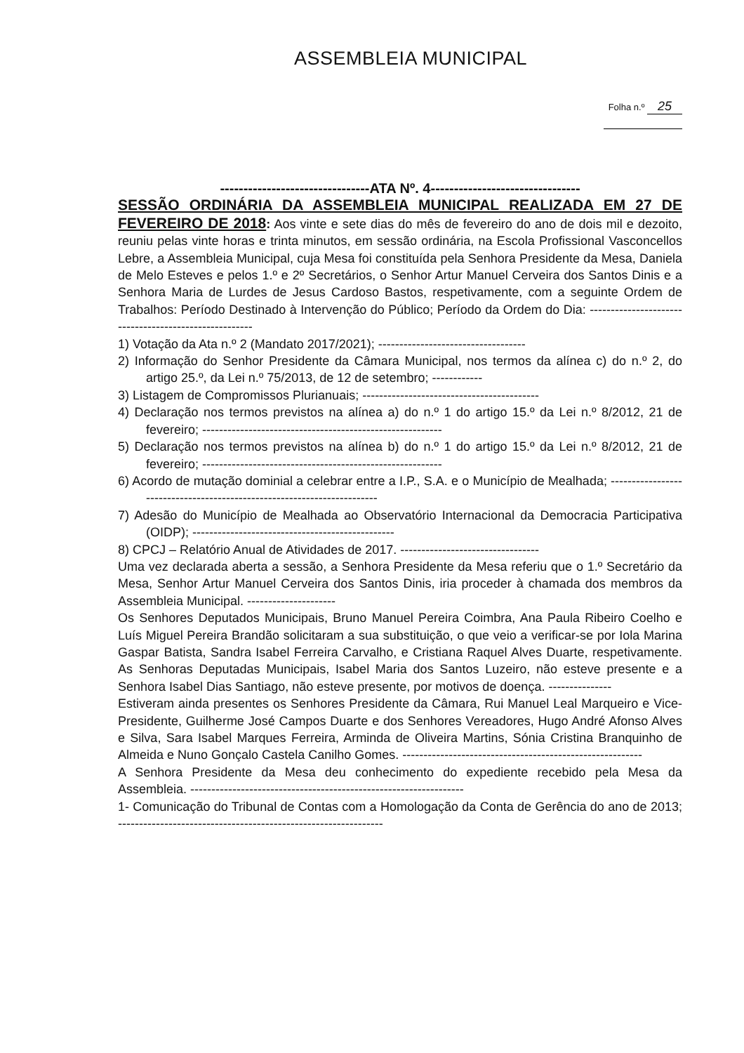ASSEMBLEIA MUNICIPAL
Folha n.º 25
--------------------------------ATA Nº. 4--------------------------------
SESSÃO ORDINÁRIA DA ASSEMBLEIA MUNICIPAL REALIZADA EM 27 DE FEVEREIRO DE 2018: Aos vinte e sete dias do mês de fevereiro do ano de dois mil e dezoito, reuniu pelas vinte horas e trinta minutos, em sessão ordinária, na Escola Profissional Vasconcellos Lebre, a Assembleia Municipal, cuja Mesa foi constituída pela Senhora Presidente da Mesa, Daniela de Melo Esteves e pelos 1.º e 2º Secretários, o Senhor Artur Manuel Cerveira dos Santos Dinis e a Senhora Maria de Lurdes de Jesus Cardoso Bastos, respetivamente, com a seguinte Ordem de Trabalhos: Período Destinado à Intervenção do Público; Período da Ordem do Dia: ------------------------------------------------------
1) Votação da Ata n.º 2 (Mandato 2017/2021); -----------------------------------
2) Informação do Senhor Presidente da Câmara Municipal, nos termos da alínea c) do n.º 2, do artigo 25.º, da Lei n.º 75/2013, de 12 de setembro; ------------
3) Listagem de Compromissos Plurianuais; ------------------------------------------
4) Declaração nos termos previstos na alínea a) do n.º 1 do artigo 15.º da Lei n.º 8/2012, 21 de fevereiro; ---------------------------------------------------------
5) Declaração nos termos previstos na alínea b) do n.º 1 do artigo 15.º da Lei n.º 8/2012, 21 de fevereiro; ---------------------------------------------------------
6) Acordo de mutação dominial a celebrar entre a I.P., S.A. e o Município de Mealhada; ------------------------------------------------------------------------
7) Adesão do Município de Mealhada ao Observatório Internacional da Democracia Participativa (OIDP); ------------------------------------------------
8) CPCJ – Relatório Anual de Atividades de 2017. ---------------------------------
Uma vez declarada aberta a sessão, a Senhora Presidente da Mesa referiu que o 1.º Secretário da Mesa, Senhor Artur Manuel Cerveira dos Santos Dinis, iria proceder à chamada dos membros da Assembleia Municipal. ---------------------
Os Senhores Deputados Municipais, Bruno Manuel Pereira Coimbra, Ana Paula Ribeiro Coelho e Luís Miguel Pereira Brandão solicitaram a sua substituição, o que veio a verificar-se por Iola Marina Gaspar Batista, Sandra Isabel Ferreira Carvalho, e Cristiana Raquel Alves Duarte, respetivamente. As Senhoras Deputadas Municipais, Isabel Maria dos Santos Luzeiro, não esteve presente e a Senhora Isabel Dias Santiago, não esteve presente, por motivos de doença. ---------------
Estiveram ainda presentes os Senhores Presidente da Câmara, Rui Manuel Leal Marqueiro e Vice- Presidente, Guilherme José Campos Duarte e dos Senhores Vereadores, Hugo André Afonso Alves e Silva, Sara Isabel Marques Ferreira, Arminda de Oliveira Martins, Sónia Cristina Branquinho de Almeida e Nuno Gonçalo Castela Canilho Gomes. ---------------------------------------------------------
A Senhora Presidente da Mesa deu conhecimento do expediente recebido pela Mesa da Assembleia. -----------------------------------------------------------------
1- Comunicação do Tribunal de Contas com a Homologação da Conta de Gerência do ano de 2013; ---------------------------------------------------------------